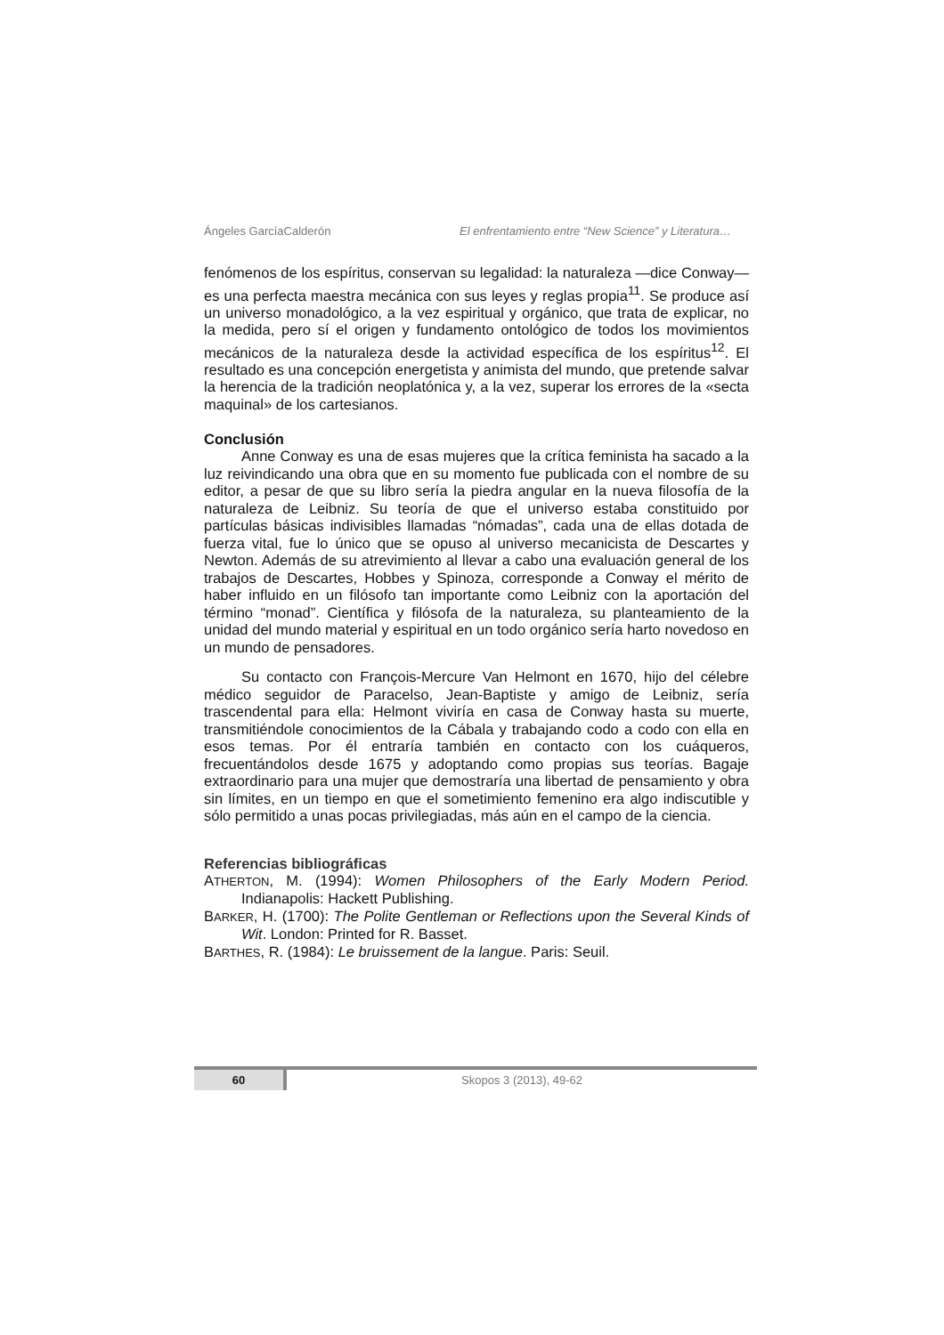Ángeles GarcíaCalderón El enfrentamiento entre “New Science” y Literatura…
fenómenos de los espíritus, conservan su legalidad: la naturaleza —dice Conway— es una perfecta maestra mecánica con sus leyes y reglas propia<sup>11</sup>. Se produce así un universo monadológico, a la vez espiritual y orgánico, que trata de explicar, no la medida, pero sí el origen y fundamento ontológico de todos los movimientos mecánicos de la naturaleza desde la actividad específica de los espíritus<sup>12</sup>. El resultado es una concepción energetista y animista del mundo, que pretende salvar la herencia de la tradición neoplatónica y, a la vez, superar los errores de la «secta maquinal» de los cartesianos.
Conclusión
Anne Conway es una de esas mujeres que la crítica feminista ha sacado a la luz reivindicando una obra que en su momento fue publicada con el nombre de su editor, a pesar de que su libro sería la piedra angular en la nueva filosofía de la naturaleza de Leibniz. Su teoría de que el universo estaba constituido por partículas básicas indivisibles llamadas “nómadas”, cada una de ellas dotada de fuerza vital, fue lo único que se opuso al universo mecanicista de Descartes y Newton. Además de su atrevimiento al llevar a cabo una evaluación general de los trabajos de Descartes, Hobbes y Spinoza, corresponde a Conway el mérito de haber influido en un filósofo tan importante como Leibniz con la aportación del término “monad”. Científica y filósofa de la naturaleza, su planteamiento de la unidad del mundo material y espiritual en un todo orgánico sería harto novedoso en un mundo de pensadores.
Su contacto con François-Mercure Van Helmont en 1670, hijo del célebre médico seguidor de Paracelso, Jean-Baptiste y amigo de Leibniz, sería trascendental para ella: Helmont viviría en casa de Conway hasta su muerte, transmitiéndole conocimientos de la Cábala y trabajando codo a codo con ella en esos temas. Por él entraría también en contacto con los cuáqueros, frecuentándolos desde 1675 y adoptando como propias sus teorías. Bagaje extraordinario para una mujer que demostraría una libertad de pensamiento y obra sin límites, en un tiempo en que el sometimiento femenino era algo indiscutible y sólo permitido a unas pocas privilegiadas, más aún en el campo de la ciencia.
Referencias bibliográficas
ATHERTON, M. (1994): Women Philosophers of the Early Modern Period. Indianapolis: Hackett Publishing.
BARKER, H. (1700): The Polite Gentleman or Reflections upon the Several Kinds of Wit. London: Printed for R. Basset.
BARTHES, R. (1984): Le bruissement de la langue. Paris: Seuil.
60 Skopos 3 (2013), 49-62